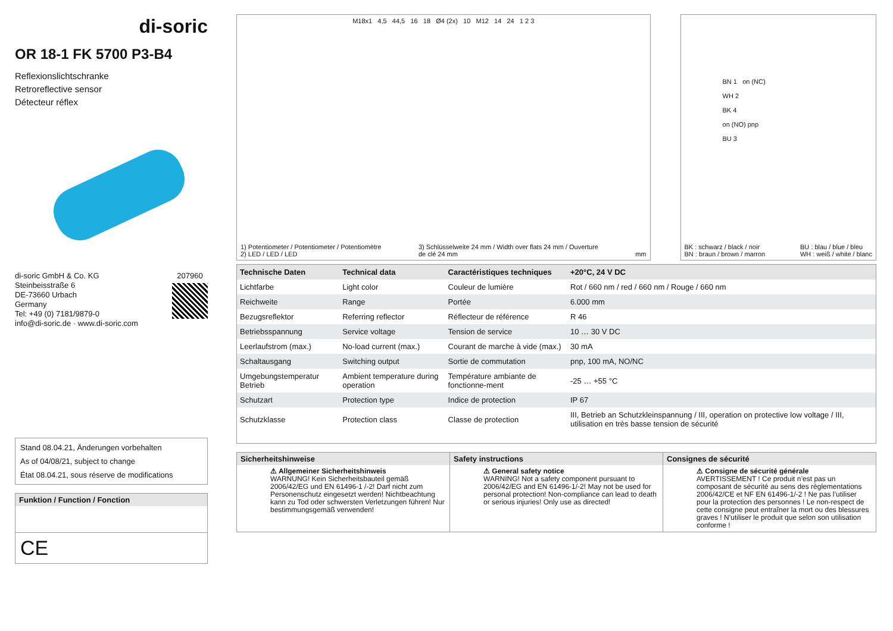di-soric
OR 18-1 FK 5700 P3-B4
Reflexionslichtschranke
Retroreflective sensor
Détecteur réflex
di-soric GmbH & Co. KG
Steinbeisstraße 6
DE-73660 Urbach
Germany
Tel: +49 (0) 7181/9879-0
info@di-soric.de · www.di-soric.com
207960
Stand 08.04.21, Änderungen vorbehalten
As of 04/08/21, subject to change
État 08.04.21, sous réserve de modifications
Funktion / Function / Fonction
CE
M18x1 4,5 44,5 16 18 Ø4 (2x) 10 M12 14 24 1 2 3
1) Potentiometer / Potentiometer / Potentiomètre
2) LED / LED / LED
3) Schlüsselweite 24 mm / Width over flats 24 mm / Ouverture
de clé 24 mm
mm
BN 1 on (NC)
WH 2
BK 4
on (NO) pnp
BU 3
BK : schwarz / black / noir
BN : braun / brown / marron
BU : blau / blue / bleu
WH : weiß / white / blanc
| Technische Daten | Technical data | Caractéristiques techniques | +20°C, 24 V DC |
| --- | --- | --- | --- |
| Lichtfarbe | Light color | Couleur de lumière | Rot / 660 nm / red / 660 nm / Rouge / 660 nm |
| Reichweite | Range | Portée | 6.000 mm |
| Bezugsreflektor | Referring reflector | Réflecteur de référence | R 46 |
| Betriebsspannung | Service voltage | Tension de service | 10 … 30 V DC |
| Leerlaufstrom (max.) | No-load current (max.) | Courant de marche à vide (max.) | 30 mA |
| Schaltausgang | Switching output | Sortie de commutation | pnp, 100 mA, NO/NC |
| Umgebungstemperatur Betrieb | Ambient temperature during operation | Température ambiante de fonctionne-ment | -25 … +55 °C |
| Schutzart | Protection type | Indice de protection | IP 67 |
| Schutzklasse | Protection class | Classe de protection | III, Betrieb an Schutzkleinspannung / III, operation on protective low voltage / III, utilisation en très basse tension de sécurité |
Sicherheitshinweise
⚠ Allgemeiner Sicherheitshinweis
WARNUNG! Kein Sicherheitsbauteil gemäß 2006/42/EG und EN 61496-1 /-2! Darf nicht zum Personenschutz eingesetzt werden! Nichtbeachtung kann zu Tod oder schwersten Verletzungen führen! Nur bestimmungsgemäß verwenden!
Safety instructions
⚠ General safety notice
WARNING! Not a safety component pursuant to 2006/42/EG and EN 61496-1/-2! May not be used for personal protection! Non-compliance can lead to death or serious injuries! Only use as directed!
Consignes de sécurité
⚠ Consigne de sécurité générale
AVERTISSEMENT ! Ce produit n’est pas un composant de sécurité au sens des règlementations 2006/42/CE et NF EN 61496-1/-2 ! Ne pas l’utiliser pour la protection des personnes ! Le non-respect de cette consigne peut entraîner la mort ou des blessures graves ! N’utiliser le produit que selon son utilisation conforme !